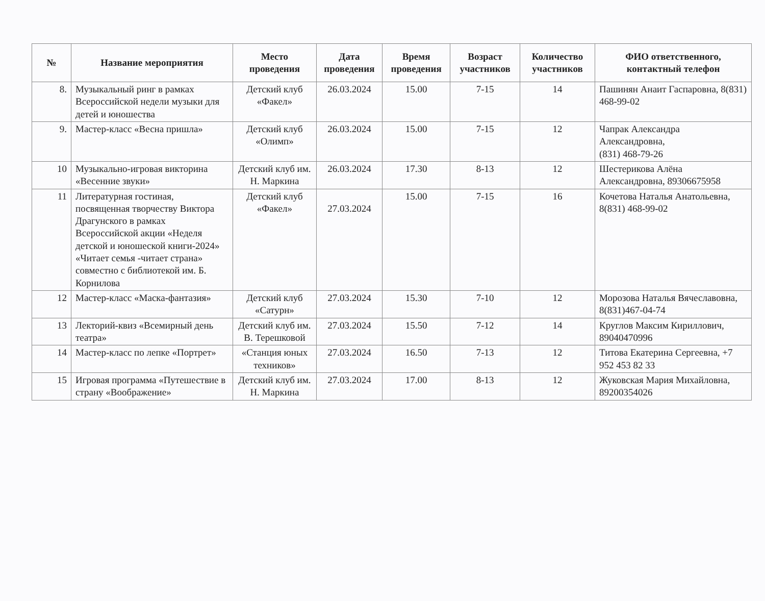| № | Название мероприятия | Место проведения | Дата проведения | Время проведения | Возраст участников | Количество участников | ФИО ответственного, контактный телефон |
| --- | --- | --- | --- | --- | --- | --- | --- |
| 8. | Музыкальный ринг в рамках Всероссийской недели музыки для детей и юношества | Детский клуб «Факел» | 26.03.2024 | 15.00 | 7-15 | 14 | Пашинян Анаит Гаспаровна, 8(831) 468-99-02 |
| 9. | Мастер-класс «Весна пришла» | Детский клуб «Олимп» | 26.03.2024 | 15.00 | 7-15 | 12 | Чапрак Александра Александровна, (831) 468-79-26 |
| 10 | Музыкально-игровая викторина «Весенние звуки» | Детский клуб им. Н. Маркина | 26.03.2024 | 17.30 | 8-13 | 12 | Шестерикова Алёна Александровна, 89306675958 |
| 11 | Литературная гостиная, посвященная творчеству Виктора Драгунского в рамках Всероссийской акции «Неделя детской и юношеской книги-2024» «Читает семья -читает страна» совместно с библиотекой им. Б. Корнилова | Детский клуб «Факел» | 27.03.2024 | 15.00 | 7-15 | 16 | Кочетова Наталья Анатольевна, 8(831) 468-99-02 |
| 12 | Мастер-класс «Маска-фантазия» | Детский клуб «Сатурн» | 27.03.2024 | 15.30 | 7-10 | 12 | Морозова Наталья Вячеславовна, 8(831)467-04-74 |
| 13 | Лекторий-квиз «Всемирный день театра» | Детский клуб им. В. Терешковой | 27.03.2024 | 15.50 | 7-12 | 14 | Круглов Максим Кириллович, 89040470996 |
| 14 | Мастер-класс по лепке «Портрет» | «Станция юных техников» | 27.03.2024 | 16.50 | 7-13 | 12 | Титова Екатерина Сергеевна, +7 952 453 82 33 |
| 15 | Игровая программа «Путешествие в страну «Воображение» | Детский клуб им. Н. Маркина | 27.03.2024 | 17.00 | 8-13 | 12 | Жуковская Мария Михайловна, 89200354026 |